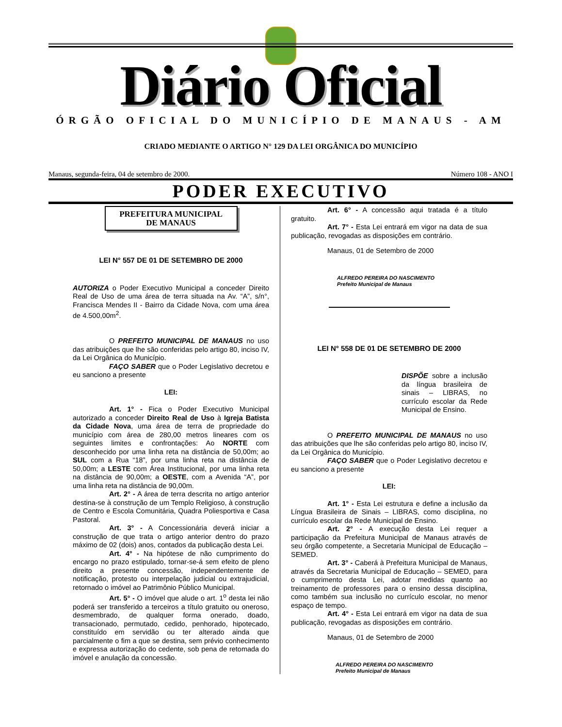Diário Oficial
ÓRGÃO OFICIAL DO MUNICÍPIO DE MANAUS - AM
CRIADO MEDIANTE O ARTIGO N° 129 DA LEI ORGÂNICA DO MUNICÍPIO
Manaus, segunda-feira, 04 de setembro de 2000. Número 108 - ANO I
PODER EXECUTIVO
PREFEITURA MUNICIPAL
DE MANAUS
LEI N° 557 DE 01 DE SETEMBRO DE 2000
AUTORIZA o Poder Executivo Municipal a conceder Direito Real de Uso de uma área de terra situada na Av. “A”, s/n°, Francisca Mendes II - Bairro da Cidade Nova, com uma área de 4.500,00m<sup>2</sup>.
O PREFEITO MUNICIPAL DE MANAUS no uso das atribuições que lhe são conferidas pelo artigo 80, inciso IV, da Lei Orgânica do Município.
FAÇO SABER que o Poder Legislativo decretou e eu sanciono a presente
LEI:
Art. 1° - Fica o Poder Executivo Municipal autorizado a conceder Direito Real de Uso à Igreja Batista da Cidade Nova, uma área de terra de propriedade do município com área de 280,00 metros lineares com os seguintes limites e confrontações: Ao NORTE com desconhecido por uma linha reta na distância de 50,00m; ao SUL com a Rua “18”, por uma linha reta na distância de 50,00m; a LESTE com Área Institucional, por uma linha reta na distância de 90,00m; a OESTE, com a Avenida “A”, por uma linha reta na distância de 90,00m.
Art. 2° - A área de terra descrita no artigo anterior destina-se à construção de um Templo Religioso, à construção de Centro e Escola Comunitária, Quadra Poliesportiva e Casa Pastoral.
Art. 3° - A Concessionária deverá iniciar a construção de que trata o artigo anterior dentro do prazo máximo de 02 (dois) anos, contados da publicação desta Lei.
Art. 4° - Na hipótese de não cumprimento do encargo no prazo estipulado, tornar-se-á sem efeito de pleno direito a presente concessão, independentemente de notificação, protesto ou interpelação judicial ou extrajudicial, retornado o imóvel ao Patrimônio Público Municipal.
Art. 5° - O imóvel que alude o art. 1<sup>o</sup> desta lei não poderá ser transferido a terceiros a título gratuito ou oneroso, desmembrado, de qualquer forma onerado, doado, transacionado, permutado, cedido, penhorado, hipotecado, constituído em servidão ou ter alterado ainda que parcialmente o fim a que se destina, sem prévio conhecimento e expressa autorização do cedente, sob pena de retomada do imóvel e anulação da concessão.
Art. 6° - A concessão aqui tratada é a título gratuito.
Art. 7° - Esta Lei entrará em vigor na data de sua publicação, revogadas as disposições em contrário.
Manaus, 01 de Setembro de 2000
ALFREDO PEREIRA DO NASCIMENTO
Prefeito Municipal de Manaus
LEI N° 558 DE 01 DE SETEMBRO DE 2000
DISPÕE sobre a inclusão da língua brasileira de sinais – LIBRAS, no currículo escolar da Rede Municipal de Ensino.
O PREFEITO MUNICIPAL DE MANAUS no uso das atribuições que lhe são conferidas pelo artigo 80, inciso IV, da Lei Orgânica do Município.
FAÇO SABER que o Poder Legislativo decretou e eu sanciono a presente
LEI:
Art. 1° - Esta Lei estrutura e define a inclusão da Língua Brasileira de Sinais – LIBRAS, como disciplina, no currículo escolar da Rede Municipal de Ensino.
Art. 2° - A execução desta Lei requer a participação da Prefeitura Municipal de Manaus através de seu órgão competente, a Secretaria Municipal de Educação – SEMED.
Art. 3° - Caberá à Prefeitura Municipal de Manaus, através da Secretaria Municipal de Educação – SEMED, para o cumprimento desta Lei, adotar medidas quanto ao treinamento de professores para o ensino dessa disciplina, como também sua inclusão no currículo escolar, no menor espaço de tempo.
Art. 4° - Esta Lei entrará em vigor na data de sua publicação, revogadas as disposições em contrário.
Manaus, 01 de Setembro de 2000
ALFREDO PEREIRA DO NASCIMENTO
Prefeito Municipal de Manaus